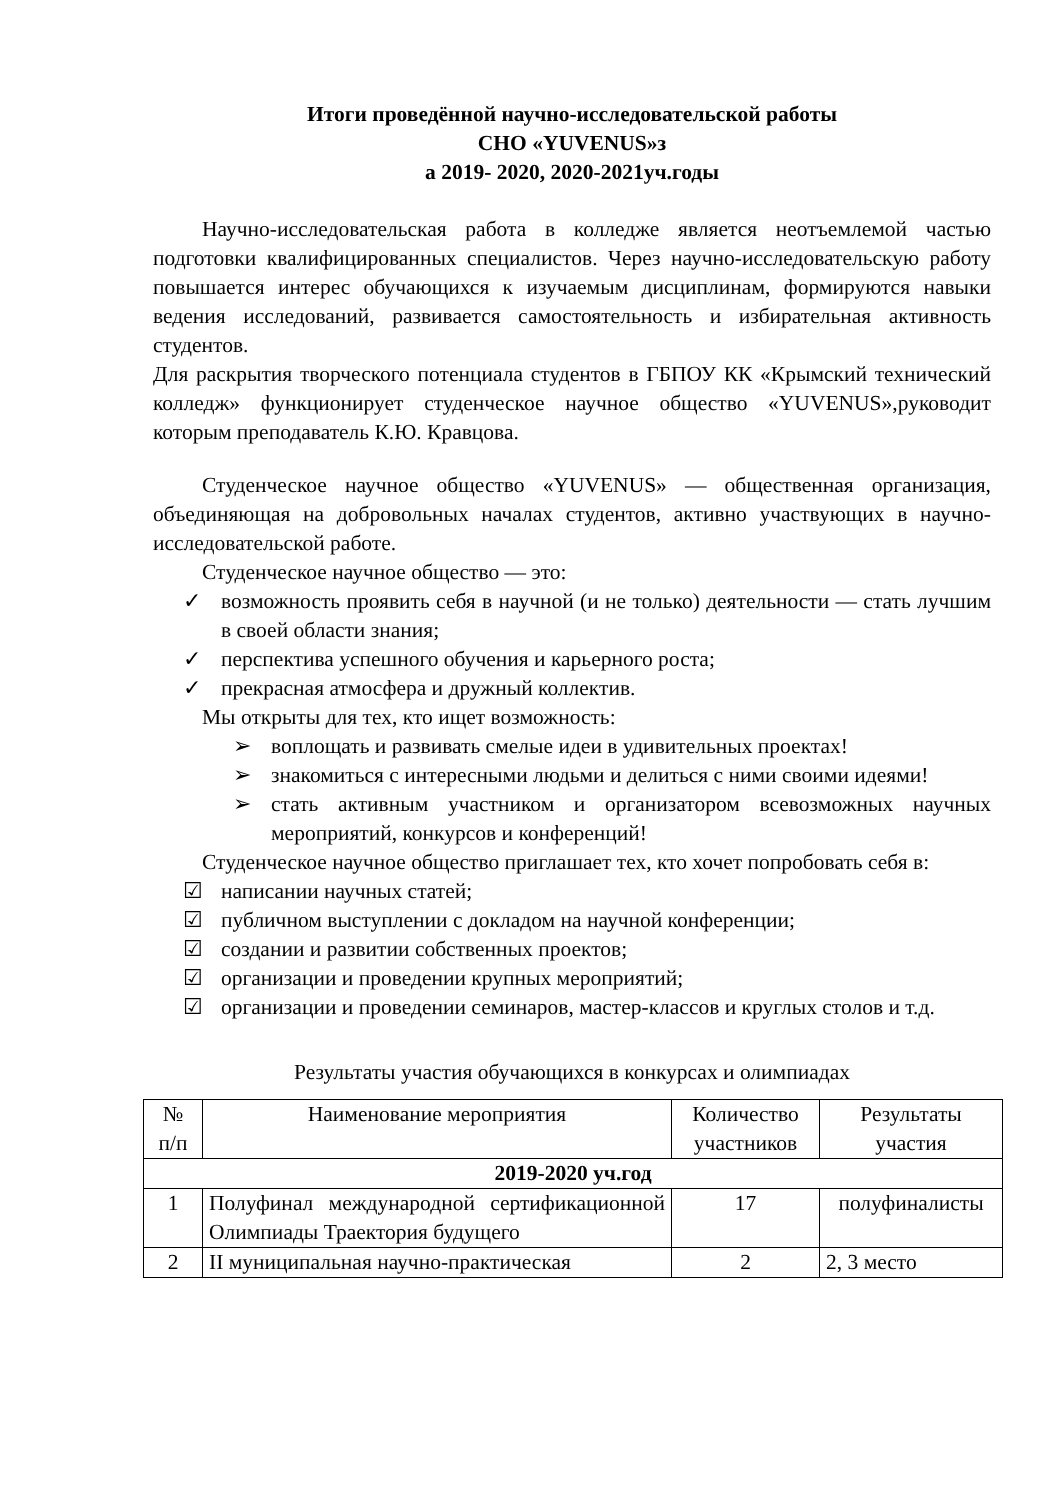Итоги проведённой научно-исследовательской работы
СНО «YUVENUS»з
а 2019- 2020, 2020-2021уч.годы
Научно-исследовательская работа в колледже является неотъемлемой частью подготовки квалифицированных специалистов. Через научно-исследовательскую работу повышается интерес обучающихся к изучаемым дисциплинам, формируются навыки ведения исследований, развивается самостоятельность и избирательная активность студентов.
Для раскрытия творческого потенциала студентов в ГБПОУ КК «Крымский технический колледж» функционирует студенческое научное общество «YUVENUS»,руководит которым преподаватель К.Ю. Кравцова.
Студенческое научное общество «YUVENUS» — общественная организация, объединяющая на добровольных началах студентов, активно участвующих в научно-исследовательской работе.
Студенческое научное общество — это:
✓ возможность проявить себя в научной (и не только) деятельности — стать лучшим в своей области знания;
✓ перспектива успешного обучения и карьерного роста;
✓ прекрасная атмосфера и дружный коллектив.
Мы открыты для тех, кто ищет возможность:
➢ воплощать и развивать смелые идеи в удивительных проектах!
➢ знакомиться с интересными людьми и делиться с ними своими идеями!
➢ стать активным участником и организатором всевозможных научных мероприятий, конкурсов и конференций!
Студенческое научное общество приглашает тех, кто хочет попробовать себя в:
☑ написании научных статей;
☑ публичном выступлении с докладом на научной конференции;
☑ создании и развитии собственных проектов;
☑ организации и проведении крупных мероприятий;
☑ организации и проведении семинаров, мастер-классов и круглых столов и т.д.
Результаты участия обучающихся в конкурсах и олимпиадах
| № п/п | Наименование мероприятия | Количество участников | Результаты участия |
| --- | --- | --- | --- |
| 2019-2020 уч.год | | | |
| 1 | Полуфинал международной сертификационной Олимпиады Траектория будущего | 17 | полуфиналисты |
| 2 | II муниципальная научно-практическая | 2 | 2, 3 место |